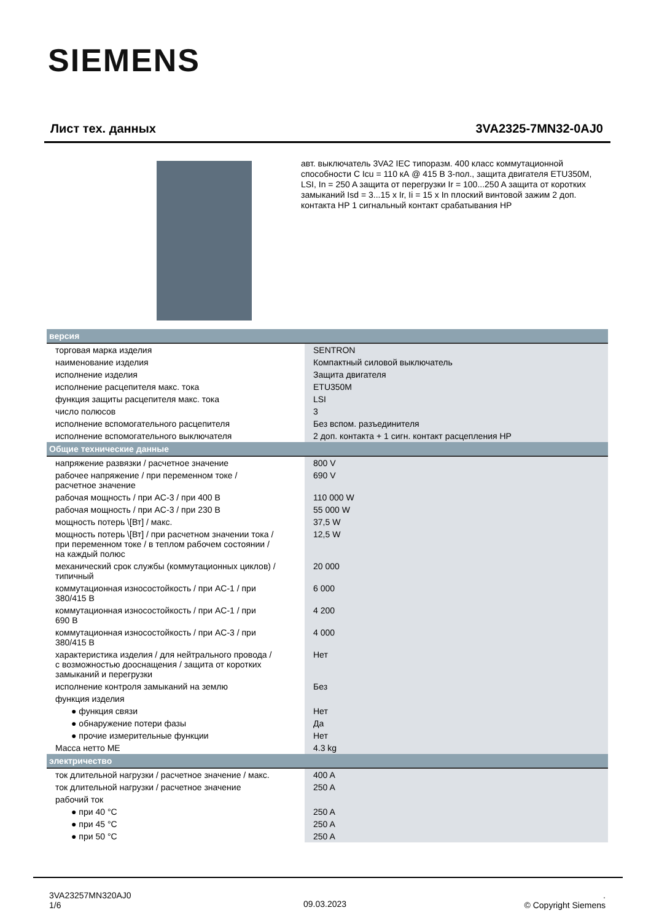SIEMENS
Лист тех. данных 3VA2325-7MN32-0AJ0
авт. выключатель 3VA2 IEC типоразм. 400 класс коммутационной способности C Icu = 110 кА @ 415 В 3-пол., защита двигателя ETU350M, LSI, In = 250 A защита от перегрузки Ir = 100...250 A защита от коротких замыканий Isd = 3...15 x Ir, Ii = 15 x In плоский винтовой зажим 2 доп. контакта HP 1 сигнальный контакт срабатывания HP
| версия | |
| --- | --- |
| торговая марка изделия | SENTRON |
| наименование изделия | Компактный силовой выключатель |
| исполнение изделия | Защита двигателя |
| исполнение расцепителя макс. тока | ETU350M |
| функция защиты расцепителя макс. тока | LSI |
| число полюсов | 3 |
| исполнение вспомогательного расцепителя | Без вспом. разъединителя |
| исполнение вспомогательного выключателя | 2 доп. контакта + 1 сигн. контакт расцепления HP |
| Общие технические данные | |
| напряжение развязки / расчетное значение | 800 V |
| рабочее напряжение / при переменном токе / расчетное значение | 690 V |
| рабочая мощность / при AC-3 / при 400 В | 110 000 W |
| рабочая мощность / при AC-3 / при 230 В | 55 000 W |
| мощность потерь \[Вт] / макс. | 37,5 W |
| мощность потерь \[Вт] / при расчетном значении тока / при переменном токе / в теплом рабочем состоянии / на каждый полюс | 12,5 W |
| механический срок службы (коммутационных циклов) / типичный | 20 000 |
| коммутационная износостойкость / при AC-1 / при 380/415 В | 6 000 |
| коммутационная износостойкость / при AC-1 / при 690 В | 4 200 |
| коммутационная износостойкость / при AC-3 / при 380/415 В | 4 000 |
| характеристика изделия / для нейтрального провода / с возможностью дооснащения / защита от коротких замыканий и перегрузки | Нет |
| исполнение контроля замыканий на землю | Без |
| функция изделия | |
| ● функция связи | Нет |
| ● обнаружение потери фазы | Да |
| ● прочие измерительные функции | Нет |
| Масса нетто ME | 4.3 kg |
| электричество | |
| ток длительной нагрузки / расчетное значение / макс. | 400 A |
| ток длительной нагрузки / расчетное значение | 250 A |
| рабочий ток | |
| ● при 40 °C | 250 A |
| ● при 45 °C | 250 A |
| ● при 50 °C | 250 A |
3VA23257MN320AJ0
1/6
09.03.2023
.
© Copyright Siemens